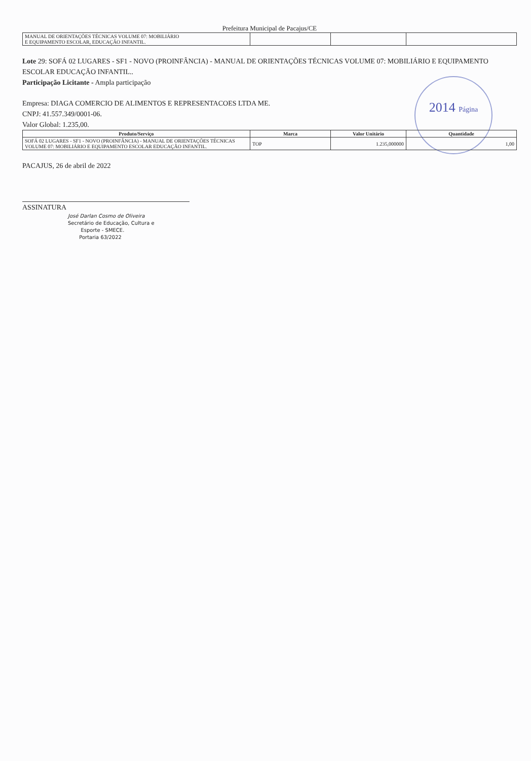2014 Página
Prefeitura Municipal de Pacajus/CE
| MANUAL DE ORIENTAÇÕES TÉCNICAS VOLUME 07: MOBILIÁRIO E EQUIPAMENTO ESCOLAR, EDUCAÇÃO INFANTIL. | | | |
Lote 29: SOFÁ 02 LUGARES - SF1 - NOVO (PROINFÂNCIA) - MANUAL DE ORIENTAÇÕES TÉCNICAS VOLUME 07: MOBILIÁRIO E EQUIPAMENTO ESCOLAR EDUCAÇÃO INFANTIL..
Participação Licitante - Ampla participação
Empresa: DIAGA COMERCIO DE ALIMENTOS E REPRESENTACOES LTDA ME.
CNPJ: 41.557.349/0001-06.
Valor Global: 1.235,00.
| Produto/Serviço | Marca | Valor Unitário | Quantidade |
| --- | --- | --- | --- |
| SOFÁ 02 LUGARES - SF1 - NOVO (PROINFÂNCIA) - MANUAL DE ORIENTAÇÕES TÉCNICAS VOLUME 07: MOBILIÁRIO E EQUIPAMENTO ESCOLAR EDUCAÇÃO INFANTIL. | TOP | 1.235,000000 | 1,00 |
PACAJUS, 26 de abril de 2022
ASSINATURA
José Darlan Cosmo de Oliveira
Secretário de Educação, Cultura e
Esporte - SMECE.
Portaria 63/2022